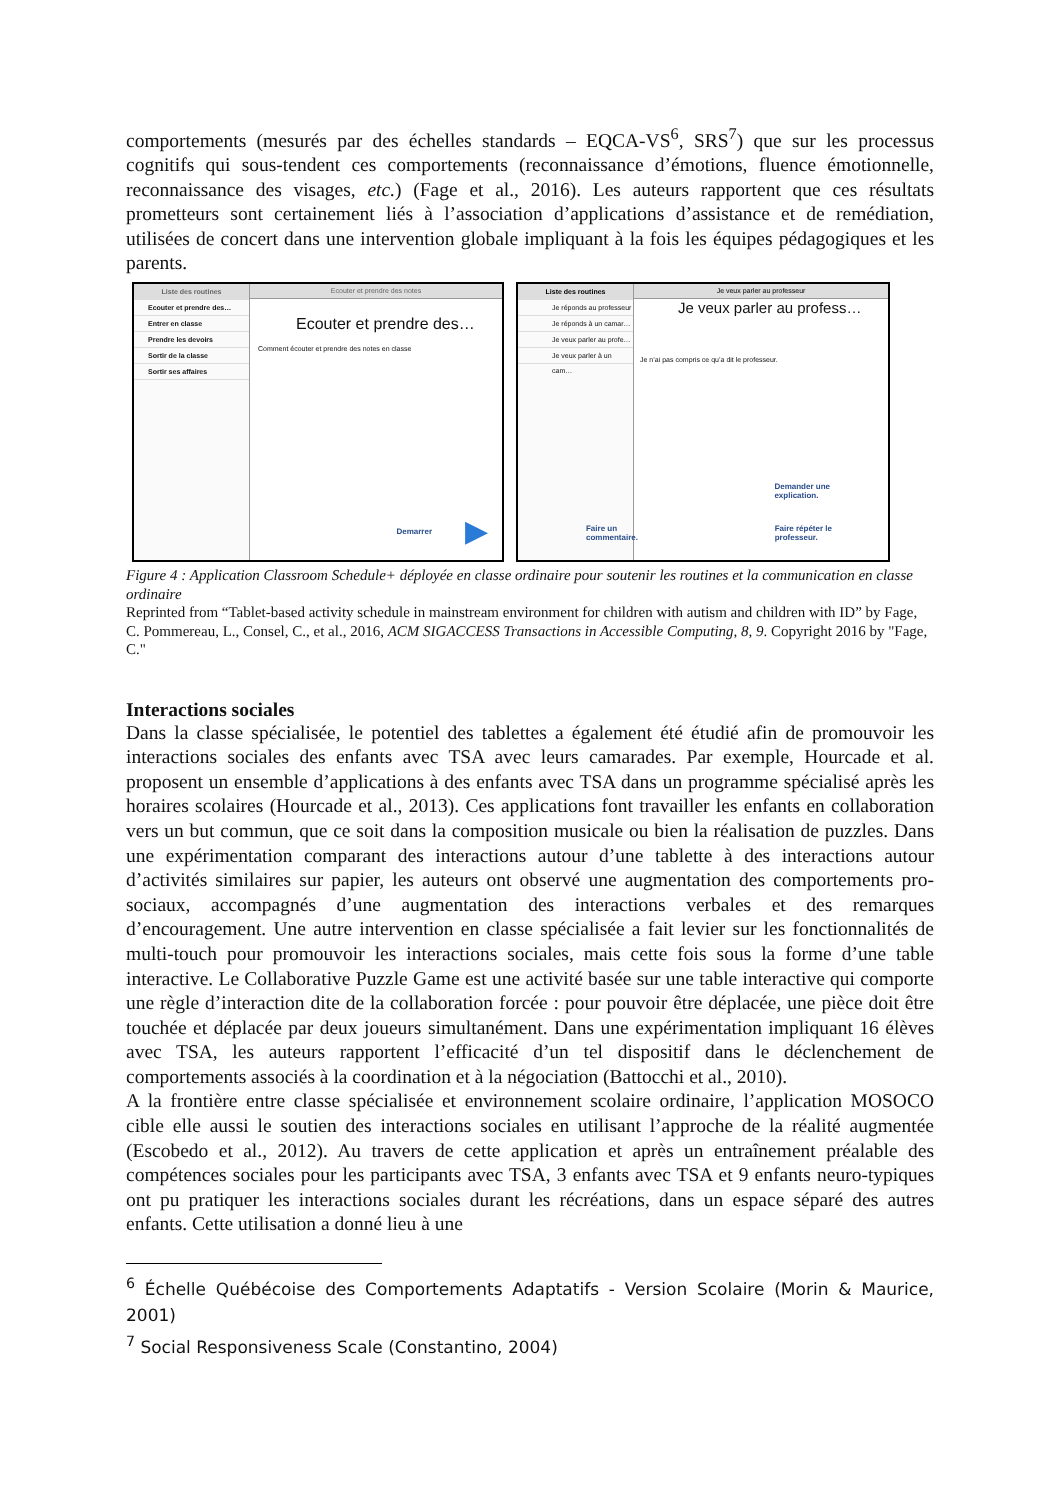comportements (mesurés par des échelles standards – EQCA-VS<sup>6</sup>, SRS<sup>7</sup>) que sur les processus cognitifs qui sous-tendent ces comportements (reconnaissance d’émotions, fluence émotionnelle, reconnaissance des visages, etc.) (Fage et al., 2016). Les auteurs rapportent que ces résultats prometteurs sont certainement liés à l’association d’applications d’assistance et de remédiation, utilisées de concert dans une intervention globale impliquant à la fois les équipes pédagogiques et les parents.
Liste des routines
Ecouter et prendre des…
Entrer en classe
Prendre les devoirs
Sortir de la classe
Sortir ses affaires
Ecouter et prendre des notes
Ecouter et prendre des…
Comment écouter et prendre des notes en classe
Demarrer ▶
Liste des routines
Je réponds au professeur
Je réponds à un camar…
Je veux parler au profe…
Je veux parler à un cam…
Je veux parler au professeur
Je veux parler au profess…
Je n’ai pas compris ce qu’a dit le professeur.
Demander une
explication.
Faire un
commentaire.
Faire répéter le
professeur.
Figure 4 : Application Classroom Schedule+ déployée en classe ordinaire pour soutenir les routines et la communication en classe ordinaire
Reprinted from “Tablet-based activity schedule in mainstream environment for children with autism and children with ID” by Fage, C. Pommereau, L., Consel, C., et al., 2016, ACM SIGACCESS Transactions in Accessible Computing, 8, 9. Copyright 2016 by "Fage, C."
Interactions sociales
Dans la classe spécialisée, le potentiel des tablettes a également été étudié afin de promouvoir les interactions sociales des enfants avec TSA avec leurs camarades. Par exemple, Hourcade et al. proposent un ensemble d’applications à des enfants avec TSA dans un programme spécialisé après les horaires scolaires (Hourcade et al., 2013). Ces applications font travailler les enfants en collaboration vers un but commun, que ce soit dans la composition musicale ou bien la réalisation de puzzles. Dans une expérimentation comparant des interactions autour d’une tablette à des interactions autour d’activités similaires sur papier, les auteurs ont observé une augmentation des comportements pro-sociaux, accompagnés d’une augmentation des interactions verbales et des remarques d’encouragement. Une autre intervention en classe spécialisée a fait levier sur les fonctionnalités de multi-touch pour promouvoir les interactions sociales, mais cette fois sous la forme d’une table interactive. Le Collaborative Puzzle Game est une activité basée sur une table interactive qui comporte une règle d’interaction dite de la collaboration forcée : pour pouvoir être déplacée, une pièce doit être touchée et déplacée par deux joueurs simultanément. Dans une expérimentation impliquant 16 élèves avec TSA, les auteurs rapportent l’efficacité d’un tel dispositif dans le déclenchement de comportements associés à la coordination et à la négociation (Battocchi et al., 2010).
A la frontière entre classe spécialisée et environnement scolaire ordinaire, l’application MOSOCO cible elle aussi le soutien des interactions sociales en utilisant l’approche de la réalité augmentée (Escobedo et al., 2012). Au travers de cette application et après un entraînement préalable des compétences sociales pour les participants avec TSA, 3 enfants avec TSA et 9 enfants neuro-typiques ont pu pratiquer les interactions sociales durant les récréations, dans un espace séparé des autres enfants. Cette utilisation a donné lieu à une
<sup>6</sup> Échelle Québécoise des Comportements Adaptatifs - Version Scolaire (Morin & Maurice, 2001)
<sup>7</sup> Social Responsiveness Scale (Constantino, 2004)